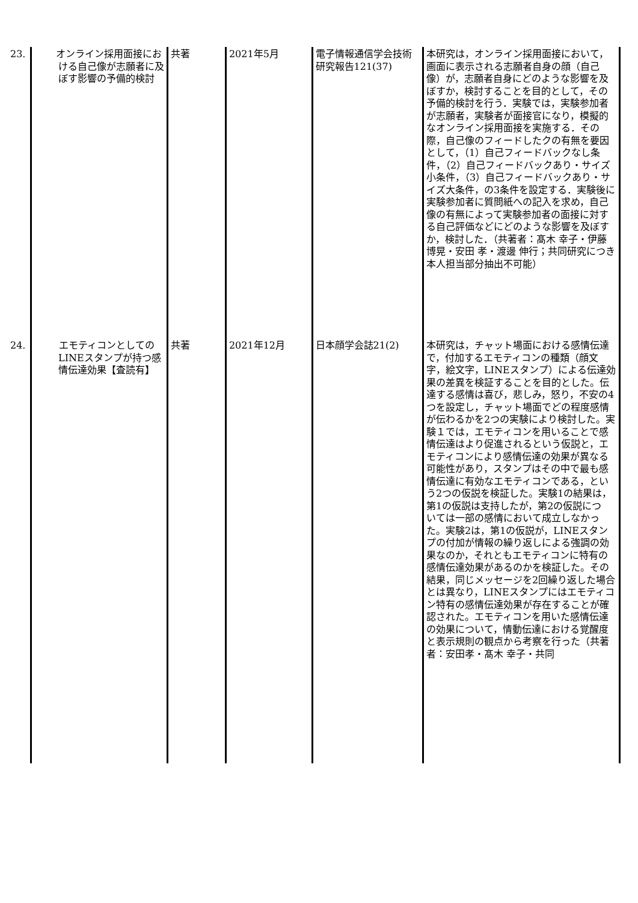| 23. オンライン採用面接における自己像が志願者に及ぼす影響の予備的検討 | 共著 | 2021年5月 | 電子情報通信学会技術研究報告121(37) | 本研究は，オンライン採用面接において，画面に表示される志願者自身の顔（自己像）が，志願者自身にどのような影響を及ぼすか，検討することを目的として，その予備的検討を行う．実験では，実験参加者が志願者，実験者が面接官になり，模擬的なオンライン採用面接を実施する．その際，自己像のフィードしたクの有無を要因として，（1）自己フィードバックなし条件，（2）自己フィードバックあり・サイズ小条件，（3）自己フィードバックあり・サイズ大条件，の3条件を設定する．実験後に実験参加者に質問紙への記入を求め，自己像の有無によって実験参加者の面接に対する自己評価などにどのような影響を及ぼすか，検討した．（共著者：髙木 幸子・伊藤 博晃・安田 孝・渡邊 伸行；共同研究につき本人担当部分抽出不可能） |
| 24. エモティコンとしてのLINEスタンプが持つ感情伝達効果【査読有】 | 共著 | 2021年12月 | 日本顔学会誌21(2) | 本研究は，チャット場面における感情伝達で，付加するエモティコンの種類（顔文字，絵文字，LINEスタンプ）による伝達効果の差異を検証することを目的とした。伝達する感情は喜び，悲しみ，怒り，不安の4つを設定し，チャット場面でどの程度感情 が伝わるかを2つの実験により検討した。実験１では，エモティコンを用いることで感情伝達はより促進されるという仮説と，エモティコンにより感情伝達の効果が異なる可能性があり，スタンプはその中で最も感情伝達に有効なエモティコンである，という2つの仮説を検証した。実験1の結果は，第1の仮説は支持したが，第2の仮説につ いては一部の感情において成立しなかった。実験2は，第1の仮説が，LINEスタンプの付加が情報の繰り返しによる強調の効果なのか，それともエモティコンに特有の感情伝達効果があるのかを検証した。その結果，同じメッセージを2回繰り返した場合とは異なり，LINEスタンプにはエモティコン特有の感情伝達効果が存在することが確認された。エモティコンを用いた感情伝達の効果について，情動伝達における覚醒度と表示規則の観点から考察を行った（共著者：安田孝・髙木 幸子・共同 |